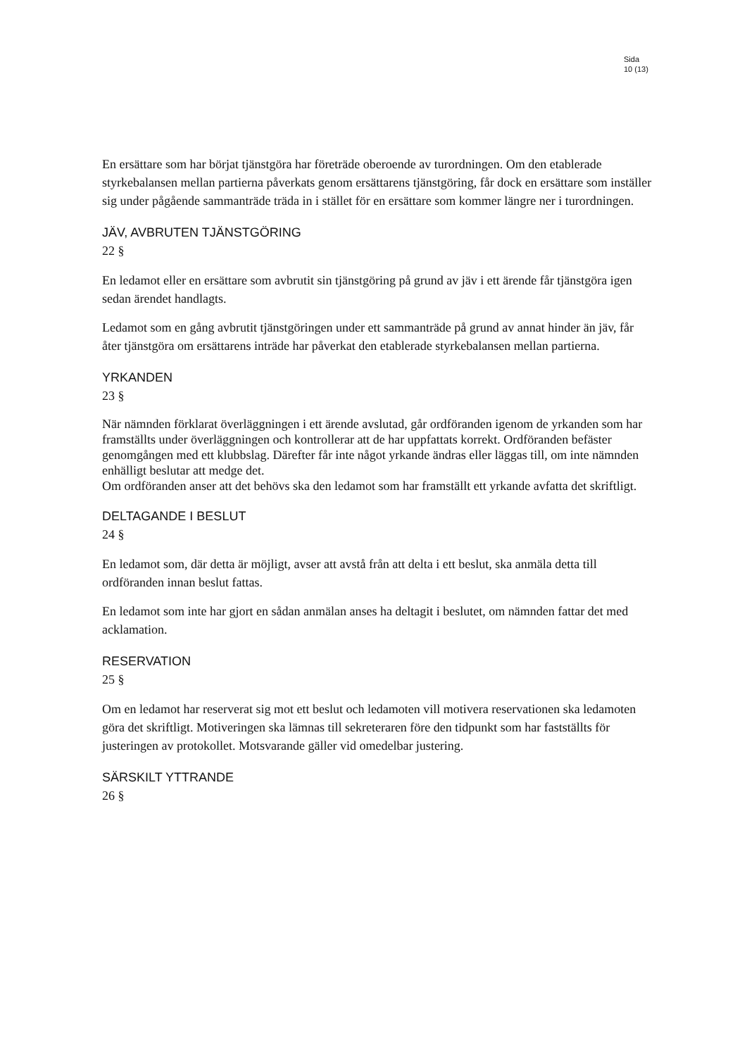Sida
10 (13)
En ersättare som har börjat tjänstgöra har företräde oberoende av turordningen. Om den etablerade styrkebalansen mellan partierna påverkats genom ersättarens tjänstgöring, får dock en ersättare som inställer sig under pågående sammanträde träda in i stället för en ersättare som kommer längre ner i turordningen.
JÄV, AVBRUTEN TJÄNSTGÖRING
22 §
En ledamot eller en ersättare som avbrutit sin tjänstgöring på grund av jäv i ett ärende får tjänstgöra igen sedan ärendet handlagts.
Ledamot som en gång avbrutit tjänstgöringen under ett sammanträde på grund av annat hinder än jäv, får åter tjänstgöra om ersättarens inträde har påverkat den etablerade styrkebalansen mellan partierna.
YRKANDEN
23 §
När nämnden förklarat överläggningen i ett ärende avslutad, går ordföranden igenom de yrkanden som har framställts under överläggningen och kontrollerar att de har uppfattats korrekt. Ordföranden befäster genomgången med ett klubbslag. Därefter får inte något yrkande ändras eller läggas till, om inte nämnden enhälligt beslutar att medge det.
Om ordföranden anser att det behövs ska den ledamot som har framställt ett yrkande avfatta det skriftligt.
DELTAGANDE I BESLUT
24 §
En ledamot som, där detta är möjligt, avser att avstå från att delta i ett beslut, ska anmäla detta till ordföranden innan beslut fattas.
En ledamot som inte har gjort en sådan anmälan anses ha deltagit i beslutet, om nämnden fattar det med acklamation.
RESERVATION
25 §
Om en ledamot har reserverat sig mot ett beslut och ledamoten vill motivera reservationen ska ledamoten göra det skriftligt. Motiveringen ska lämnas till sekreteraren före den tidpunkt som har fastställts för justeringen av protokollet. Motsvarande gäller vid omedelbar justering.
SÄRSKILT YTTRANDE
26 §